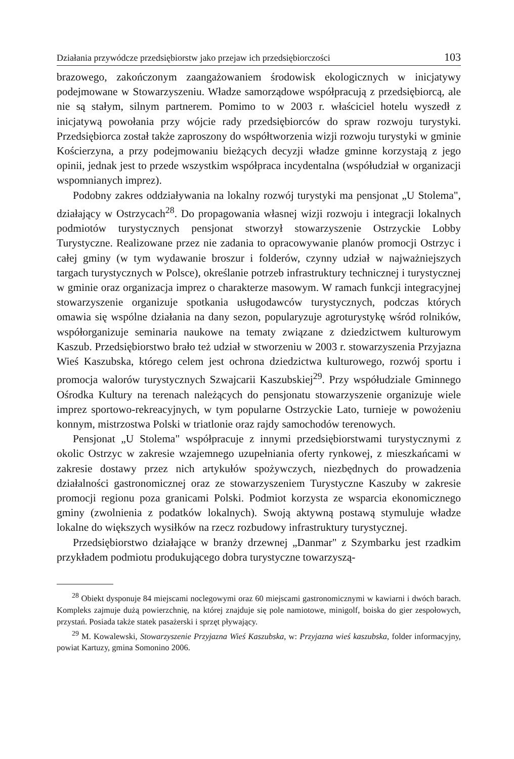Działania przywódcze przedsiębiorstw jako przejaw ich przedsiębiorczości 103
brazowego, zakończonym zaangażowaniem środowisk ekologicznych w inicjatywy podejmowane w Stowarzyszeniu. Władze samorządowe współpracują z przedsiębiorcą, ale nie są stałym, silnym partnerem. Pomimo to w 2003 r. właściciel hotelu wyszedł z inicjatywą powołania przy wójcie rady przedsiębiorców do spraw rozwoju turystyki. Przedsiębiorca został także zaproszony do współtworzenia wizji rozwoju turystyki w gminie Kościerzyna, a przy podejmowaniu bieżących decyzji władze gminne korzystają z jego opinii, jednak jest to przede wszystkim współpraca incydentalna (współudział w organizacji wspomnianych imprez).
Podobny zakres oddziaływania na lokalny rozwój turystyki ma pensjonat „U Stolema", działający w Ostrzycach<sup>28</sup>. Do propagowania własnej wizji rozwoju i integracji lokalnych podmiotów turystycznych pensjonat stworzył stowarzyszenie Ostrzyckie Lobby Turystyczne. Realizowane przez nie zadania to opracowywanie planów promocji Ostrzyc i całej gminy (w tym wydawanie broszur i folderów, czynny udział w najważniejszych targach turystycznych w Polsce), określanie potrzeb infrastruktury technicznej i turystycznej w gminie oraz organizacja imprez o charakterze masowym. W ramach funkcji integracyjnej stowarzyszenie organizuje spotkania usługodawców turystycznych, podczas których omawia się wspólne działania na dany sezon, popularyzuje agroturystykę wśród rolników, współorganizuje seminaria naukowe na tematy związane z dziedzictwem kulturowym Kaszub. Przedsiębiorstwo brało też udział w stworzeniu w 2003 r. stowarzyszenia Przyjazna Wieś Kaszubska, którego celem jest ochrona dziedzictwa kulturowego, rozwój sportu i promocja walorów turystycznych Szwajcarii Kaszubskiej<sup>29</sup>. Przy współudziale Gminnego Ośrodka Kultury na terenach należących do pensjonatu stowarzyszenie organizuje wiele imprez sportowo-rekreacyjnych, w tym popularne Ostrzyckie Lato, turnieje w powożeniu konnym, mistrzostwa Polski w triatlonie oraz rajdy samochodów terenowych.
Pensjonat „U Stolema" współpracuje z innymi przedsiębiorstwami turystycznymi z okolic Ostrzyc w zakresie wzajemnego uzupełniania oferty rynkowej, z mieszkańcami w zakresie dostawy przez nich artykułów spożywczych, niezbędnych do prowadzenia działalności gastronomicznej oraz ze stowarzyszeniem Turystyczne Kaszuby w zakresie promocji regionu poza granicami Polski. Podmiot korzysta ze wsparcia ekonomicznego gminy (zwolnienia z podatków lokalnych). Swoją aktywną postawą stymuluje władze lokalne do większych wysiłków na rzecz rozbudowy infrastruktury turystycznej.
Przedsiębiorstwo działające w branży drzewnej „Danmar" z Szymbarku jest rzadkim przykładem podmiotu produkującego dobra turystyczne towarzyszą-
<sup>28</sup> Obiekt dysponuje 84 miejscami noclegowymi oraz 60 miejscami gastronomicznymi w kawiarni i dwóch barach. Kompleks zajmuje dużą powierzchnię, na której znajduje się pole namiotowe, minigolf, boiska do gier zespołowych, przystań. Posiada także statek pasażerski i sprzęt pływający.
<sup>29</sup> M. Kowalewski, Stowarzyszenie Przyjazna Wieś Kaszubska, w: Przyjazna wieś kaszubska, folder informacyjny, powiat Kartuzy, gmina Somonino 2006.